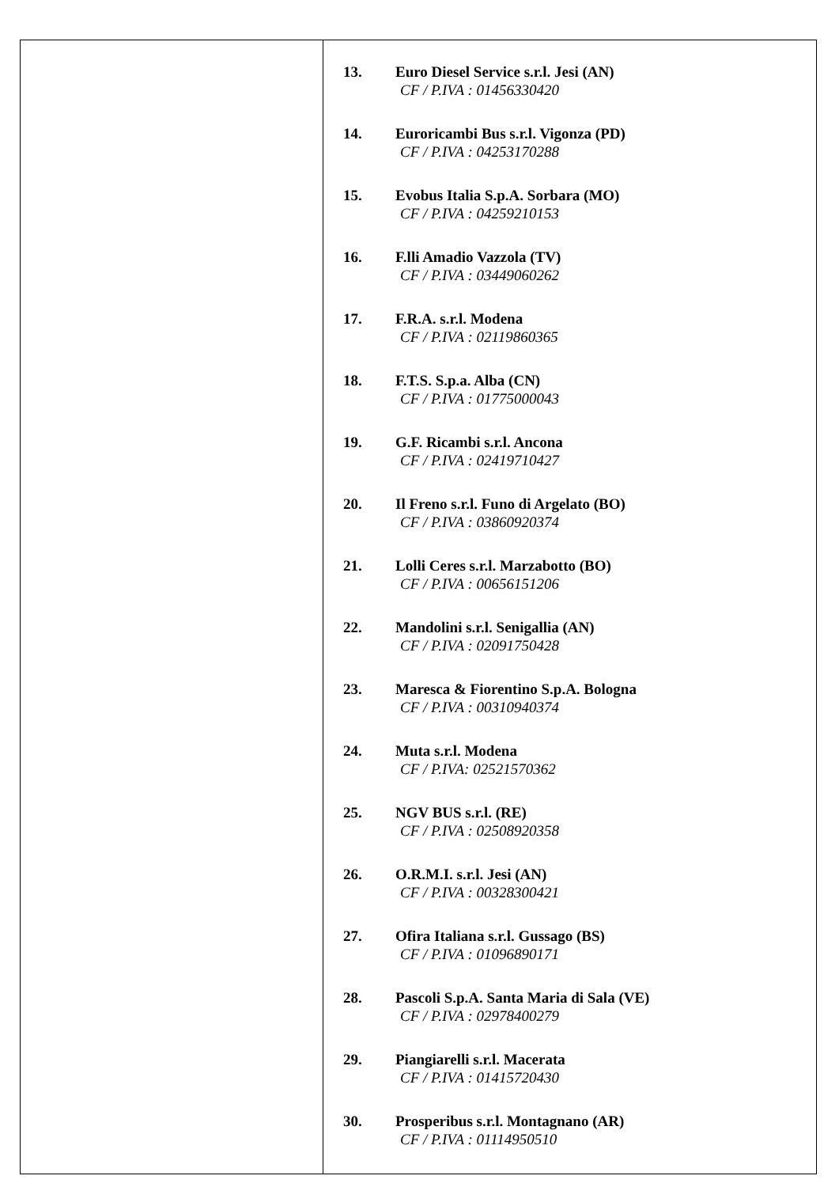| | 13. Euro Diesel Service s.r.l. Jesi (AN) CF / P.IVA : 01456330420 14. Euroricambi Bus s.r.l. Vigonza (PD) CF / P.IVA : 04253170288 15. Evobus Italia S.p.A. Sorbara (MO) CF / P.IVA : 04259210153 16. F.lli Amadio Vazzola (TV) CF / P.IVA : 03449060262 17. F.R.A. s.r.l. Modena CF / P.IVA : 02119860365 18. F.T.S. S.p.a. Alba (CN) CF / P.IVA : 01775000043 19. G.F. Ricambi s.r.l. Ancona CF / P.IVA : 02419710427 20. Il Freno s.r.l. Funo di Argelato (BO) CF / P.IVA : 03860920374 21. Lolli Ceres s.r.l. Marzabotto (BO) CF / P.IVA : 00656151206 22. Mandolini s.r.l. Senigallia (AN) CF / P.IVA : 02091750428 23. Maresca & Fiorentino S.p.A. Bologna CF / P.IVA : 00310940374 24. Muta s.r.l. Modena CF / P.IVA: 02521570362 25. NGV BUS s.r.l. (RE) CF / P.IVA : 02508920358 26. O.R.M.I. s.r.l. Jesi (AN) CF / P.IVA : 00328300421 27. Ofira Italiana s.r.l. Gussago (BS) CF / P.IVA : 01096890171 28. Pascoli S.p.A. Santa Maria di Sala (VE) CF / P.IVA : 02978400279 29. Piangiarelli s.r.l. Macerata CF / P.IVA : 01415720430 30. Prosperibus s.r.l. Montagnano (AR) CF / P.IVA : 01114950510 |